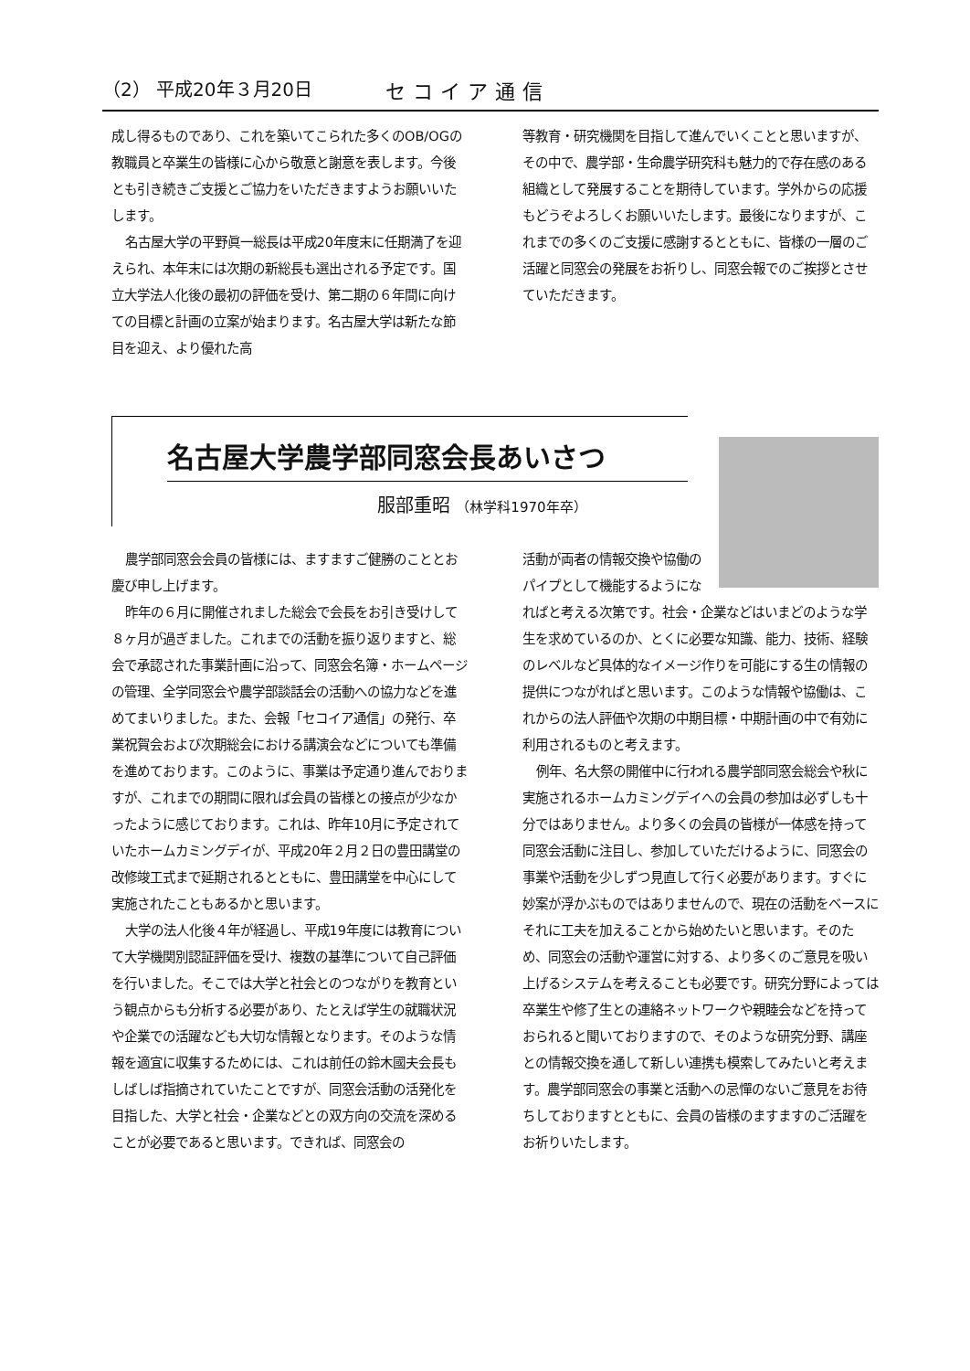（2） 平成20年３月20日 セコイア通信
成し得るものであり、これを築いてこられた多くのOB/OGの教職員と卒業生の皆様に心から敬意と謝意を表します。今後とも引き続きご支援とご協力をいただきますようお願いいたします。
名古屋大学の平野眞一総長は平成20年度末に任期満了を迎えられ、本年末には次期の新総長も選出される予定です。国立大学法人化後の最初の評価を受け、第二期の６年間に向けての目標と計画の立案が始まります。名古屋大学は新たな節目を迎え、より優れた高
等教育・研究機関を目指して進んでいくことと思いますが、その中で、農学部・生命農学研究科も魅力的で存在感のある組織として発展することを期待しています。学外からの応援もどうぞよろしくお願いいたします。最後になりますが、これまでの多くのご支援に感謝するとともに、皆様の一層のご活躍と同窓会の発展をお祈りし、同窓会報でのご挨拶とさせていただきます。
名古屋大学農学部同窓会長あいさつ
服部重昭 （林学科1970年卒）
農学部同窓会会員の皆様には、ますますご健勝のこととお慶び申し上げます。
昨年の６月に開催されました総会で会長をお引き受けして８ヶ月が過ぎました。これまでの活動を振り返りますと、総会で承認された事業計画に沿って、同窓会名簿・ホームページの管理、全学同窓会や農学部談話会の活動への協力などを進めてまいりました。また、会報「セコイア通信」の発行、卒業祝賀会および次期総会における講演会などについても準備を進めております。このように、事業は予定通り進んでおりますが、これまでの期間に限れば会員の皆様との接点が少なかったように感じております。これは、昨年10月に予定されていたホームカミングデイが、平成20年２月２日の豊田講堂の改修竣工式まで延期されるとともに、豊田講堂を中心にして実施されたこともあるかと思います。
大学の法人化後４年が経過し、平成19年度には教育について大学機関別認証評価を受け、複数の基準について自己評価を行いました。そこでは大学と社会とのつながりを教育という観点からも分析する必要があり、たとえば学生の就職状況や企業での活躍なども大切な情報となります。そのような情報を適宜に収集するためには、これは前任の鈴木國夫会長もしばしば指摘されていたことですが、同窓会活動の活発化を目指した、大学と社会・企業などとの双方向の交流を深めることが必要であると思います。できれば、同窓会の
活動が両者の情報交換や協働のパイプとして機能するようになればと考える次第です。社会・企業などはいまどのような学生を求めているのか、とくに必要な知識、能力、技術、経験のレベルなど具体的なイメージ作りを可能にする生の情報の提供につながればと思います。このような情報や協働は、これからの法人評価や次期の中期目標・中期計画の中で有効に利用されるものと考えます。
例年、名大祭の開催中に行われる農学部同窓会総会や秋に実施されるホームカミングデイへの会員の参加は必ずしも十分ではありません。より多くの会員の皆様が一体感を持って同窓会活動に注目し、参加していただけるように、同窓会の事業や活動を少しずつ見直して行く必要があります。すぐに妙案が浮かぶものではありませんので、現在の活動をベースにそれに工夫を加えることから始めたいと思います。そのため、同窓会の活動や運営に対する、より多くのご意見を吸い上げるシステムを考えることも必要です。研究分野によっては卒業生や修了生との連絡ネットワークや親睦会などを持っておられると聞いておりますので、そのような研究分野、講座との情報交換を通して新しい連携も模索してみたいと考えます。農学部同窓会の事業と活動への忌憚のないご意見をお待ちしておりますとともに、会員の皆様のますますのご活躍をお祈りいたします。